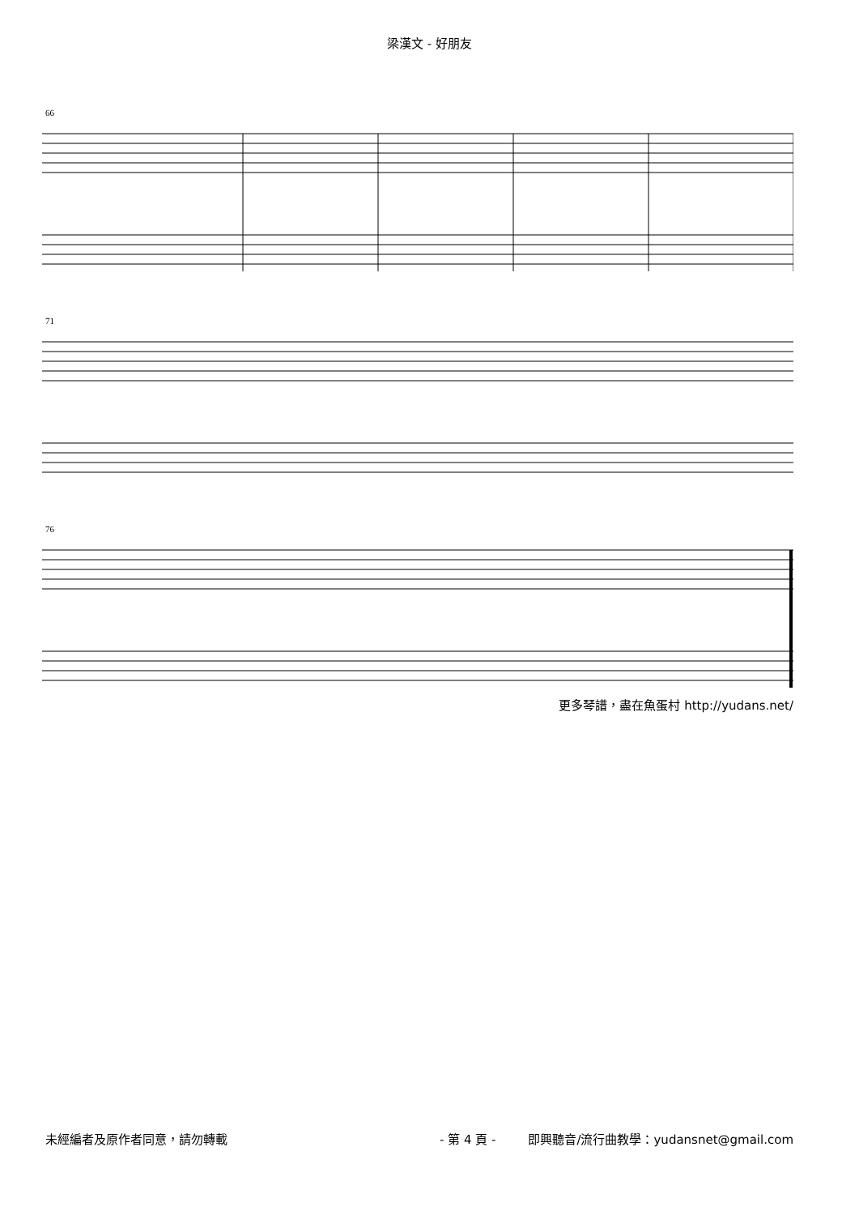梁漢文 - 好朋友
66
71
76
更多琴譜，盡在魚蛋村 http://yudans.net/
未經編者及原作者同意，請勿轉載 - 第 4 頁 - 即興聽音/流行曲教學：yudansnet@gmail.com